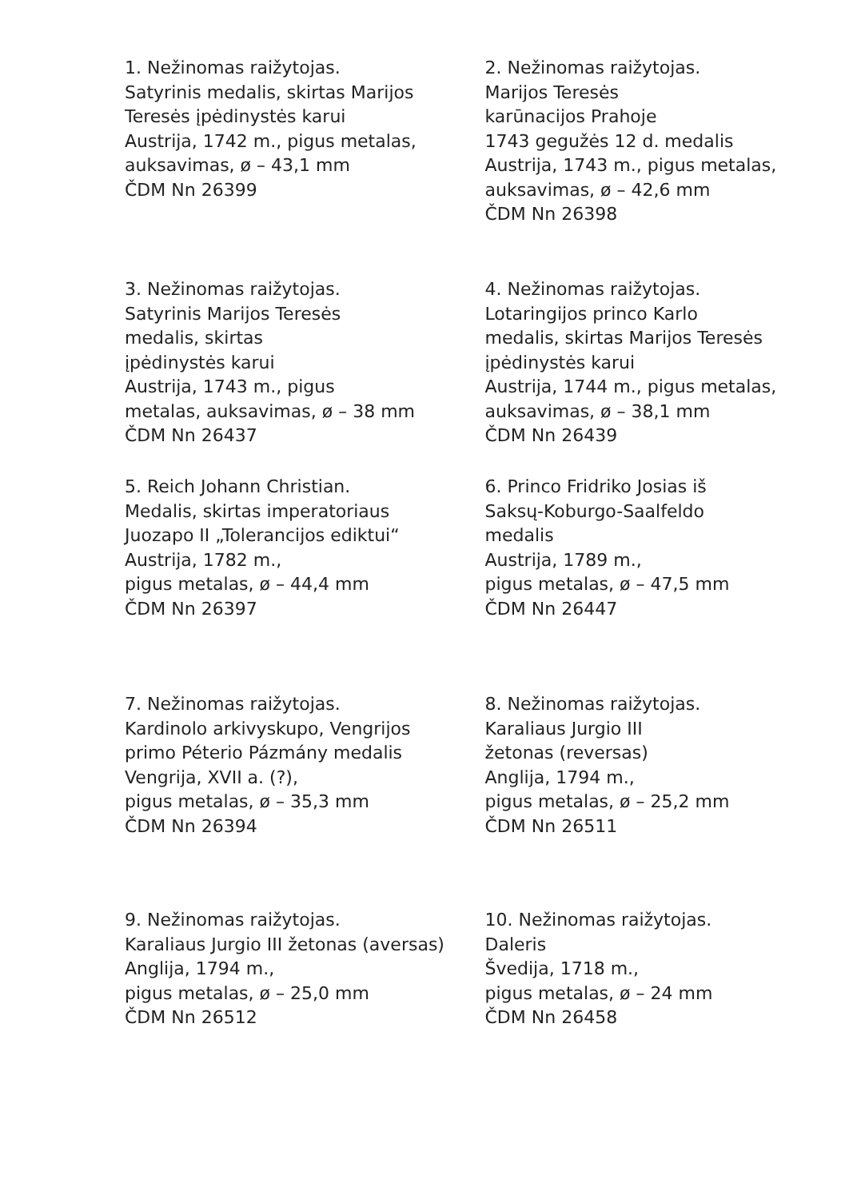1. Nežinomas raižytojas.
Satyrinis medalis, skirtas Marijos
Teresės įpėdinystės karui
Austrija, 1742 m., pigus metalas,
auksavimas, ø – 43,1 mm
ČDM Nn 26399
2. Nežinomas raižytojas.
Marijos Teresės
karūnacijos Prahoje
1743 gegužės 12 d. medalis
Austrija, 1743 m., pigus metalas,
auksavimas, ø – 42,6 mm
ČDM Nn 26398
3. Nežinomas raižytojas.
Satyrinis Marijos Teresės
medalis, skirtas
įpėdinystės karui
Austrija, 1743 m., pigus
metalas, auksavimas, ø – 38 mm
ČDM Nn 26437
4. Nežinomas raižytojas.
Lotaringijos princo Karlo
medalis, skirtas Marijos Teresės
įpėdinystės karui
Austrija, 1744 m., pigus metalas,
auksavimas, ø – 38,1 mm
ČDM Nn 26439
5. Reich Johann Christian.
Medalis, skirtas imperatoriaus
Juozapo II „Tolerancijos ediktui“
Austrija, 1782 m.,
pigus metalas, ø – 44,4 mm
ČDM Nn 26397
6. Princo Fridriko Josias iš
Saksų-Koburgo-Saalfeldo
medalis
Austrija, 1789 m.,
pigus metalas, ø – 47,5 mm
ČDM Nn 26447
7. Nežinomas raižytojas.
Kardinolo arkivyskupo, Vengrijos
primo Péterio Pázmány medalis
Vengrija, XVII a. (?),
pigus metalas, ø – 35,3 mm
ČDM Nn 26394
8. Nežinomas raižytojas.
Karaliaus Jurgio III
žetonas (reversas)
Anglija, 1794 m.,
pigus metalas, ø – 25,2 mm
ČDM Nn 26511
9. Nežinomas raižytojas.
Karaliaus Jurgio III žetonas (aversas)
Anglija, 1794 m.,
pigus metalas, ø – 25,0 mm
ČDM Nn 26512
10. Nežinomas raižytojas.
Daleris
Švedija, 1718 m.,
pigus metalas, ø – 24 mm
ČDM Nn 26458